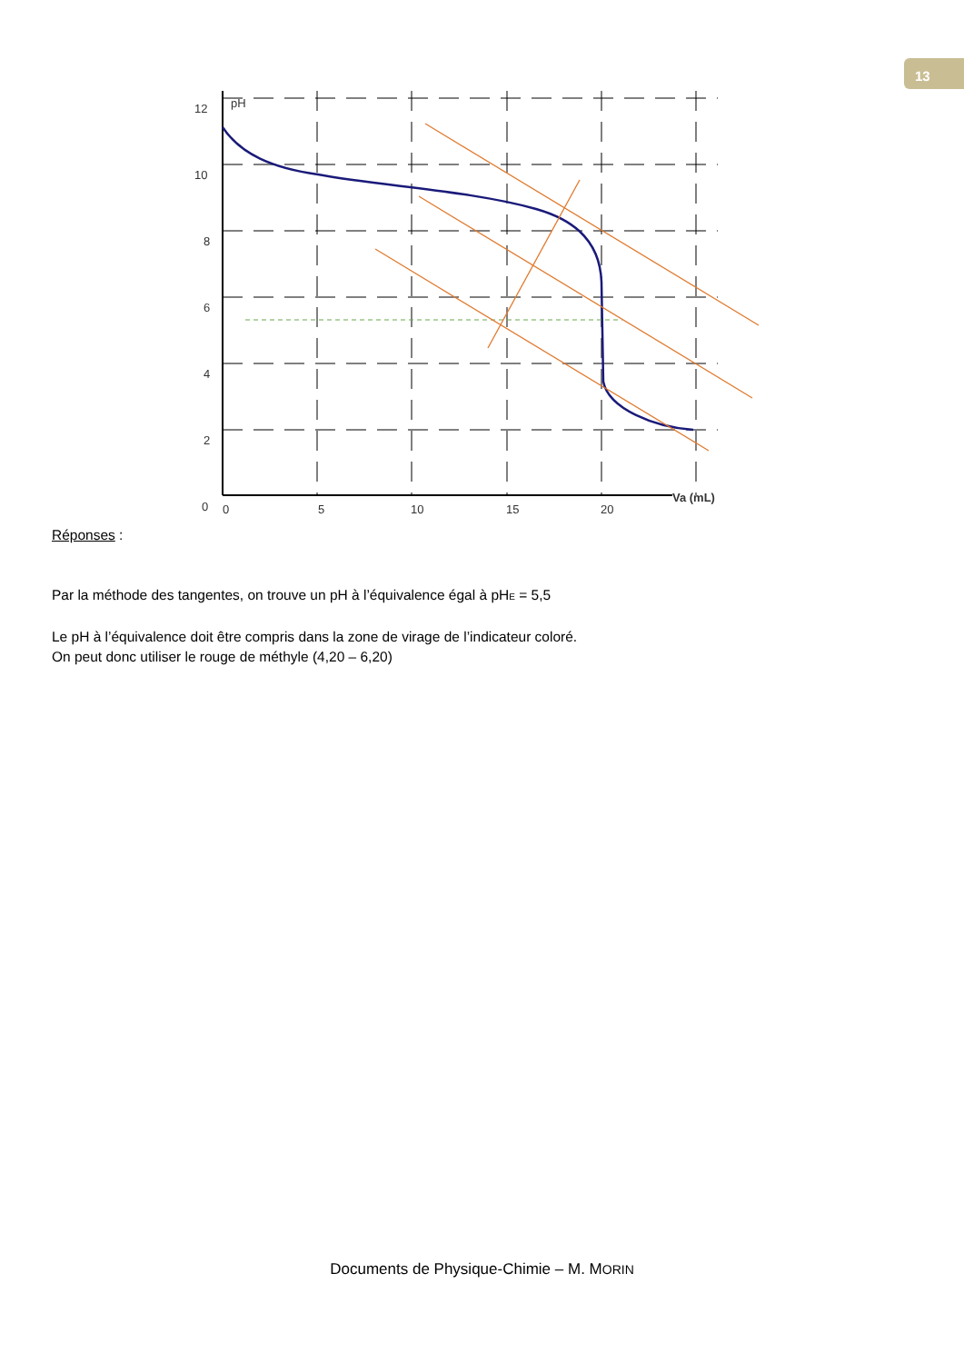13
12
10
8
6
4
2
0
0
5
10
15
20
pH
Va (mL)
Réponses :
Par la méthode des tangentes, on trouve un pH à l’équivalence égal à pH<sub>E</sub> = 5,5
Le pH à l’équivalence doit être compris dans la zone de virage de l’indicateur coloré.
On peut donc utiliser le rouge de méthyle (4,20 – 6,20)
Documents de Physique-Chimie – M. MORIN